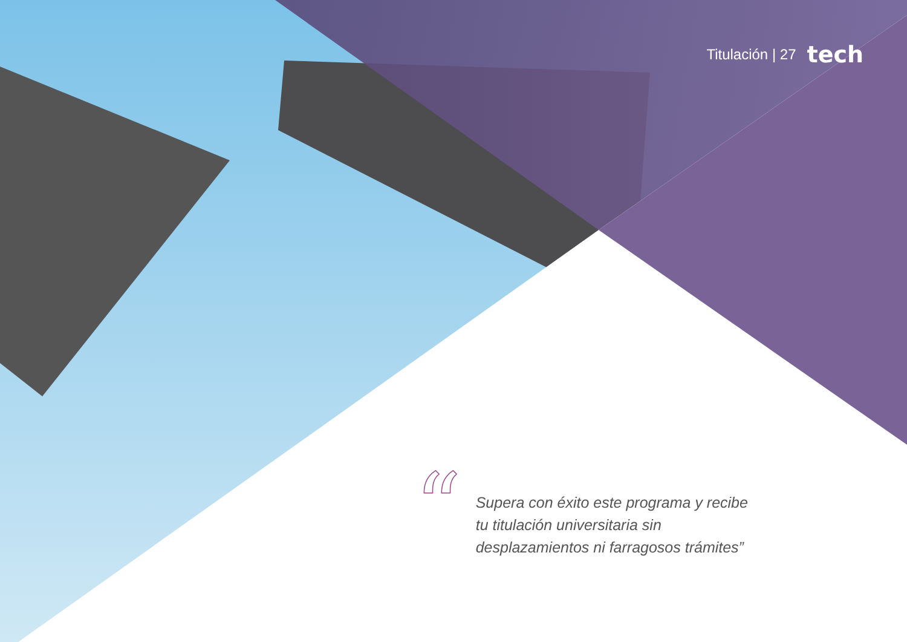Titulación | 27 tech
“
Supera con éxito este programa y recibe tu titulación universitaria sin desplazamientos ni farragosos trámites”